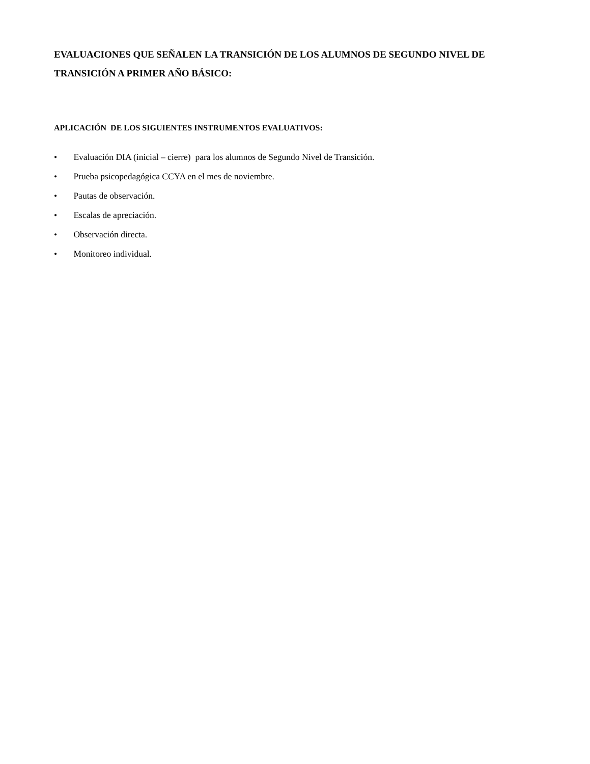EVALUACIONES QUE SEÑALEN LA TRANSICIÓN DE LOS ALUMNOS DE SEGUNDO NIVEL DE TRANSICIÓN A PRIMER AÑO BÁSICO:
APLICACIÓN DE LOS SIGUIENTES INSTRUMENTOS EVALUATIVOS:
• Evaluación DIA (inicial – cierre) para los alumnos de Segundo Nivel de Transición.
• Prueba psicopedagógica CCYA en el mes de noviembre.
• Pautas de observación.
• Escalas de apreciación.
• Observación directa.
• Monitoreo individual.